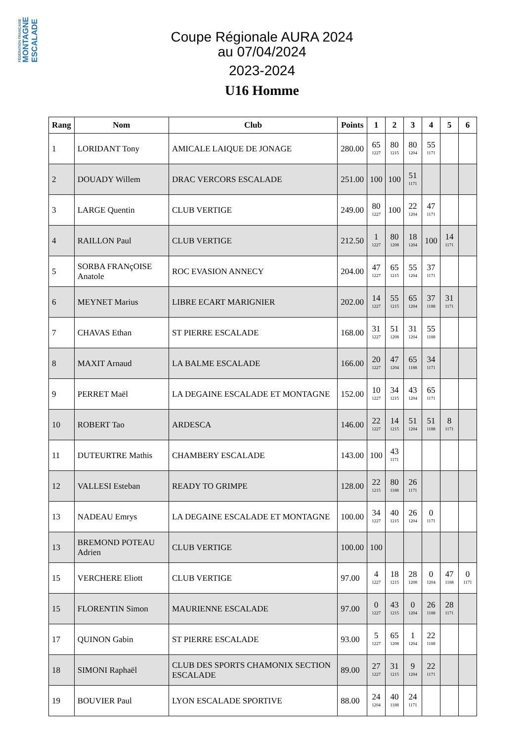FÉDÉRATION FRANÇAISE
MONTAGNE
ESCALADE
Coupe Régionale AURA 2024
au 07/04/2024
2023-2024
U16 Homme
| Rang | Nom | Club | Points | 1 | 2 | 3 | 4 | 5 | 6 |
| --- | --- | --- | --- | --- | --- | --- | --- | --- | --- |
| 1 | LORIDANT Tony | AMICALE LAIQUE DE JONAGE | 280.00 | 65 1227 | 80 1215 | 80 1204 | 55 1171 | | |
| 2 | DOUADY Willem | DRAC VERCORS ESCALADE | 251.00 | 100 | 100 | 51 1171 | | | |
| 3 | LARGE Quentin | CLUB VERTIGE | 249.00 | 80 1227 | 100 | 22 1204 | 47 1171 | | |
| 4 | RAILLON Paul | CLUB VERTIGE | 212.50 | 1 1227 | 80 1208 | 18 1204 | 100 | 14 1171 | |
| 5 | SORBA FRANçOISE Anatole | ROC EVASION ANNECY | 204.00 | 47 1227 | 65 1215 | 55 1204 | 37 1171 | | |
| 6 | MEYNET Marius | LIBRE ECART MARIGNIER | 202.00 | 14 1227 | 55 1215 | 65 1204 | 37 1188 | 31 1171 | |
| 7 | CHAVAS Ethan | ST PIERRE ESCALADE | 168.00 | 31 1227 | 51 1208 | 31 1204 | 55 1188 | | |
| 8 | MAXIT Arnaud | LA BALME ESCALADE | 166.00 | 20 1227 | 47 1204 | 65 1188 | 34 1171 | | |
| 9 | PERRET Maël | LA DEGAINE ESCALADE ET MONTAGNE | 152.00 | 10 1227 | 34 1215 | 43 1204 | 65 1171 | | |
| 10 | ROBERT Tao | ARDESCA | 146.00 | 22 1227 | 14 1215 | 51 1204 | 51 1188 | 8 1171 | |
| 11 | DUTEURTRE Mathis | CHAMBERY ESCALADE | 143.00 | 100 | 43 1171 | | | | |
| 12 | VALLESI Esteban | READY TO GRIMPE | 128.00 | 22 1215 | 80 1188 | 26 1171 | | | |
| 13 | NADEAU Emrys | LA DEGAINE ESCALADE ET MONTAGNE | 100.00 | 34 1227 | 40 1215 | 26 1204 | 0 1171 | | |
| 13 | BREMOND POTEAU Adrien | CLUB VERTIGE | 100.00 | 100 | | | | | |
| 15 | VERCHERE Eliott | CLUB VERTIGE | 97.00 | 4 1227 | 18 1215 | 28 1208 | 0 1204 | 47 1188 | 0 1171 |
| 15 | FLORENTIN Simon | MAURIENNE ESCALADE | 97.00 | 0 1227 | 43 1215 | 0 1204 | 26 1188 | 28 1171 | |
| 17 | QUINON Gabin | ST PIERRE ESCALADE | 93.00 | 5 1227 | 65 1208 | 1 1204 | 22 1188 | | |
| 18 | SIMONI Raphaël | CLUB DES SPORTS CHAMONIX SECTION ESCALADE | 89.00 | 27 1227 | 31 1215 | 9 1204 | 22 1171 | | |
| 19 | BOUVIER Paul | LYON ESCALADE SPORTIVE | 88.00 | 24 1204 | 40 1188 | 24 1171 | | | |